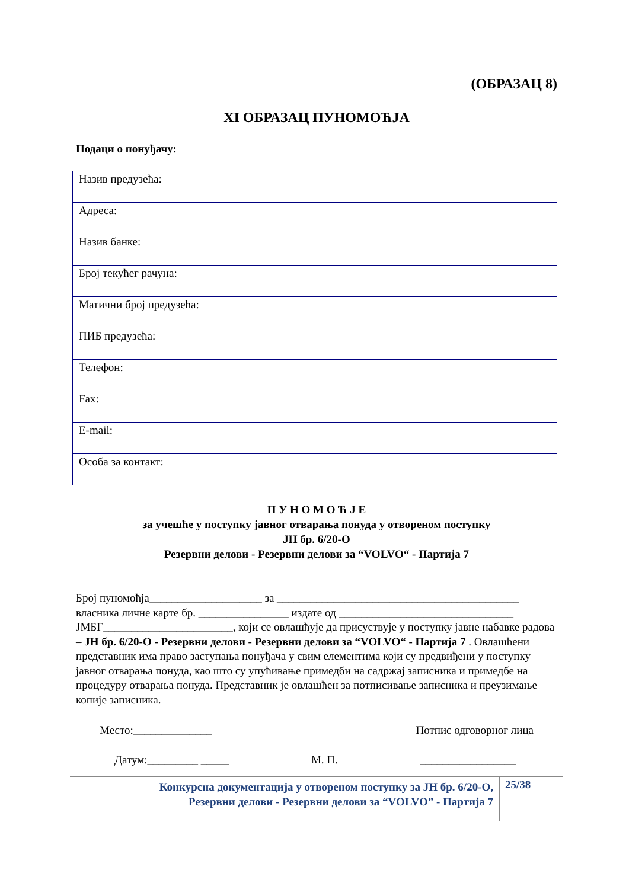(ОБРАЗАЦ 8)
XI ОБРАЗАЦ ПУНОМОЋЈА
Подаци о понуђачу:
| Назив предузећа: | |
| Адреса: | |
| Назив банке: | |
| Број текућег рачуна: | |
| Матични број предузећа: | |
| ПИБ предузећа: | |
| Телефон: | |
| Fax: | |
| E-mail: | |
| Особа за контакт: | |
П У Н О М О Ћ Ј Е
за учешће у поступку јавног отварања понуда у отвореном поступку
ЈН бр. 6/20-О
Резервни делови - Резервни делови за “VOLVO“ - Партија 7
Број пуномоћја____________________ за ___________________________________________
власника личне карте бр. ________________ издате од _______________________________
ЈМБГ_______________________, који се овлашћује да присуствује у поступку јавне набавке радова – ЈН бр. 6/20-О - Резервни делови - Резервни делови за “VOLVO“ - Партија 7 . Овлашћени представник има право заступања понуђача у свим елементима који су предвиђени у поступку јавног отварања понуда, као што су упућивање примедби на садржај записника и примедбе на процедуру отварања понуда. Представник је овлашћен за потписивање записника и преузимање копије записника.
Место:______________ Потпис одговорног лица
Датум:_________ _____ М. П. _________________
Конкурсна документација у отвореном поступку за ЈН бр. 6/20-О,
Резервни делови - Резервни делови за “VOLVO” - Партија 7
25/38